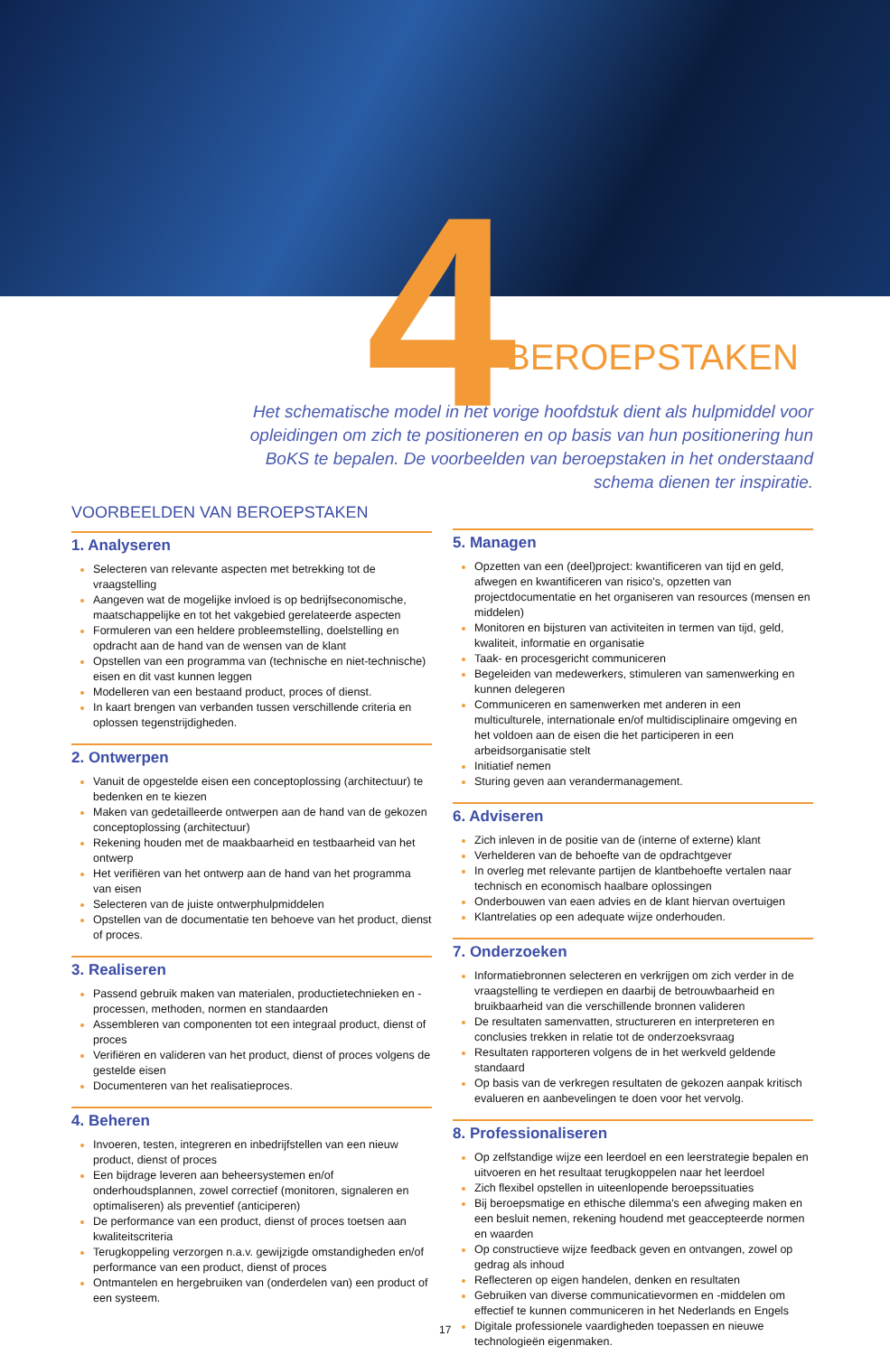4
BEROEPSTAKEN
Het schematische model in het vorige hoofdstuk dient als hulpmiddel voor opleidingen om zich te positioneren en op basis van hun positionering hun BoKS te bepalen. De voorbeelden van beroepstaken in het onderstaand schema dienen ter inspiratie.
VOORBEELDEN VAN BEROEPSTAKEN
1. Analyseren
Selecteren van relevante aspecten met betrekking tot de vraagstelling
Aangeven wat de mogelijke invloed is op bedrijfseconomische, maatschappelijke en tot het vakgebied gerelateerde aspecten
Formuleren van een heldere probleemstelling, doelstelling en opdracht aan de hand van de wensen van de klant
Opstellen van een programma van (technische en niet-technische) eisen en dit vast kunnen leggen
Modelleren van een bestaand product, proces of dienst.
In kaart brengen van verbanden tussen verschillende criteria en oplossen tegenstrijdigheden.
2. Ontwerpen
Vanuit de opgestelde eisen een conceptoplossing (architectuur) te bedenken en te kiezen
Maken van gedetailleerde ontwerpen aan de hand van de gekozen conceptoplossing (architectuur)
Rekening houden met de maakbaarheid en testbaarheid van het ontwerp
Het verifiëren van het ontwerp aan de hand van het programma van eisen
Selecteren van de juiste ontwerphulpmiddelen
Opstellen van de documentatie ten behoeve van het product, dienst of proces.
3. Realiseren
Passend gebruik maken van materialen, productietechnieken en -processen, methoden, normen en standaarden
Assembleren van componenten tot een integraal product, dienst of proces
Verifiëren en valideren van het product, dienst of proces volgens de gestelde eisen
Documenteren van het realisatieproces.
4. Beheren
Invoeren, testen, integreren en inbedrijfstellen van een nieuw product, dienst of proces
Een bijdrage leveren aan beheersystemen en/of onderhoudsplannen, zowel correctief (monitoren, signaleren en optimaliseren) als preventief (anticiperen)
De performance van een product, dienst of proces toetsen aan kwaliteitscriteria
Terugkoppeling verzorgen n.a.v. gewijzigde omstandigheden en/of performance van een product, dienst of proces
Ontmantelen en hergebruiken van (onderdelen van) een product of een systeem.
5. Managen
Opzetten van een (deel)project: kwantificeren van tijd en geld, afwegen en kwantificeren van risico's, opzetten van projectdocumentatie en het organiseren van resources (mensen en middelen)
Monitoren en bijsturen van activiteiten in termen van tijd, geld, kwaliteit, informatie en organisatie
Taak- en procesgericht communiceren
Begeleiden van medewerkers, stimuleren van samenwerking en kunnen delegeren
Communiceren en samenwerken met anderen in een multiculturele, internationale en/of multidisciplinaire omgeving en het voldoen aan de eisen die het participeren in een arbeidsorganisatie stelt
Initiatief nemen
Sturing geven aan verandermanagement.
6. Adviseren
Zich inleven in de positie van de (interne of externe) klant
Verhelderen van de behoefte van de opdrachtgever
In overleg met relevante partijen de klantbehoefte vertalen naar technisch en economisch haalbare oplossingen
Onderbouwen van eaen advies en de klant hiervan overtuigen
Klantrelaties op een adequate wijze onderhouden.
7. Onderzoeken
Informatiebronnen selecteren en verkrijgen om zich verder in de vraagstelling te verdiepen en daarbij de betrouwbaarheid en bruikbaarheid van die verschillende bronnen valideren
De resultaten samenvatten, structureren en interpreteren en conclusies trekken in relatie tot de onderzoeksvraag
Resultaten rapporteren volgens de in het werkveld geldende standaard
Op basis van de verkregen resultaten de gekozen aanpak kritisch evalueren en aanbevelingen te doen voor het vervolg.
8. Professionaliseren
Op zelfstandige wijze een leerdoel en een leerstrategie bepalen en uitvoeren en het resultaat terugkoppelen naar het leerdoel
Zich flexibel opstellen in uiteenlopende beroepssituaties
Bij beroepsmatige en ethische dilemma's een afweging maken en een besluit nemen, rekening houdend met geaccepteerde normen en waarden
Op constructieve wijze feedback geven en ontvangen, zowel op gedrag als inhoud
Reflecteren op eigen handelen, denken en resultaten
Gebruiken van diverse communicatievormen en -middelen om effectief te kunnen communiceren in het Nederlands en Engels
Digitale professionele vaardigheden toepassen en nieuwe technologieën eigenmaken.
17